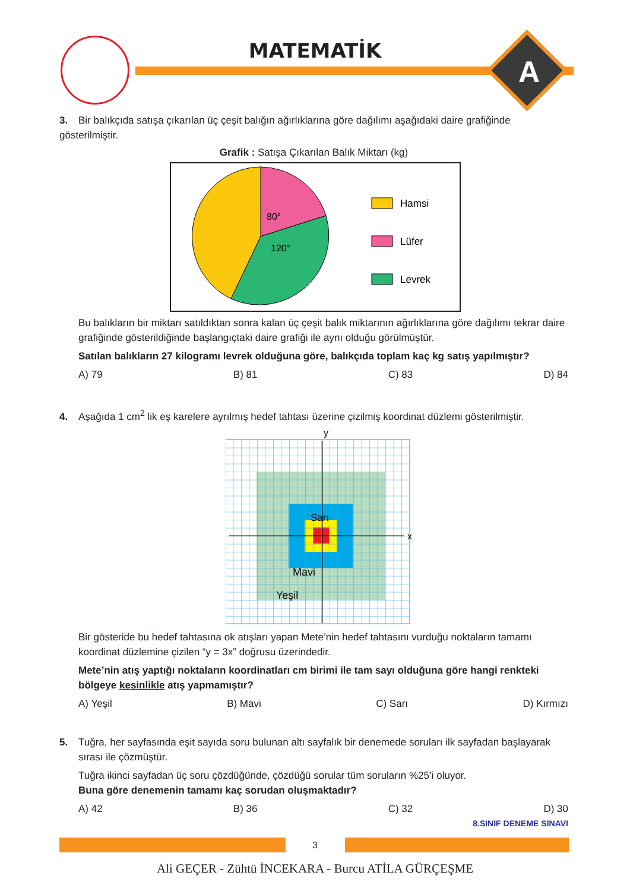MATEMATİK
A
3. Bir balıkçıda satışa çıkarılan üç çeşit balığın ağırlıklarına göre dağılımı aşağıdaki daire grafiğinde gösterilmiştir.
Grafik : Satışa Çıkarılan Balık Miktarı (kg)
80°
120°
Hamsi
Lüfer
Levrek
Bu balıkların bir miktarı satıldıktan sonra kalan üç çeşit balık miktarının ağırlıklarına göre dağılımı tekrar daire grafiğinde gösterildiğinde başlangıçtaki daire grafiği ile aynı olduğu görülmüştür.
Satılan balıkların 27 kilogramı levrek olduğuna göre, balıkçıda toplam kaç kg satış yapılmıştır?
A) 79 B) 81 C) 83 D) 84
4. Aşağıda 1 cm<sup>2</sup> lik eş karelere ayrılmış hedef tahtası üzerine çizilmiş koordinat düzlemi gösterilmiştir.
y
x
Sarı
Mavi
Yeşil
Bir gösteride bu hedef tahtasına ok atışları yapan Mete’nin hedef tahtasını vurduğu noktaların tamamı koordinat düzlemine çizilen “y = 3x” doğrusu üzerindedir.
Mete’nin atış yaptığı noktaların koordinatları cm birimi ile tam sayı olduğuna göre hangi renkteki bölgeye kesinlikle atış yapmamıştır?
A) Yeşil B) Mavi C) Sarı D) Kırmızı
5. Tuğra, her sayfasında eşit sayıda soru bulunan altı sayfalık bir denemede soruları ilk sayfadan başlayarak
sırası ile çözmüştür.
Tuğra ikinci sayfadan üç soru çözdüğünde, çözdüğü sorular tüm soruların %25’i oluyor.
Buna göre denemenin tamamı kaç sorudan oluşmaktadır?
A) 42 B) 36 C) 32 D) 30
8.SINIF DENEME SINAVI
3
Ali GEÇER - Zühtü İNCEKARA - Burcu ATİLA GÜRÇEŞME